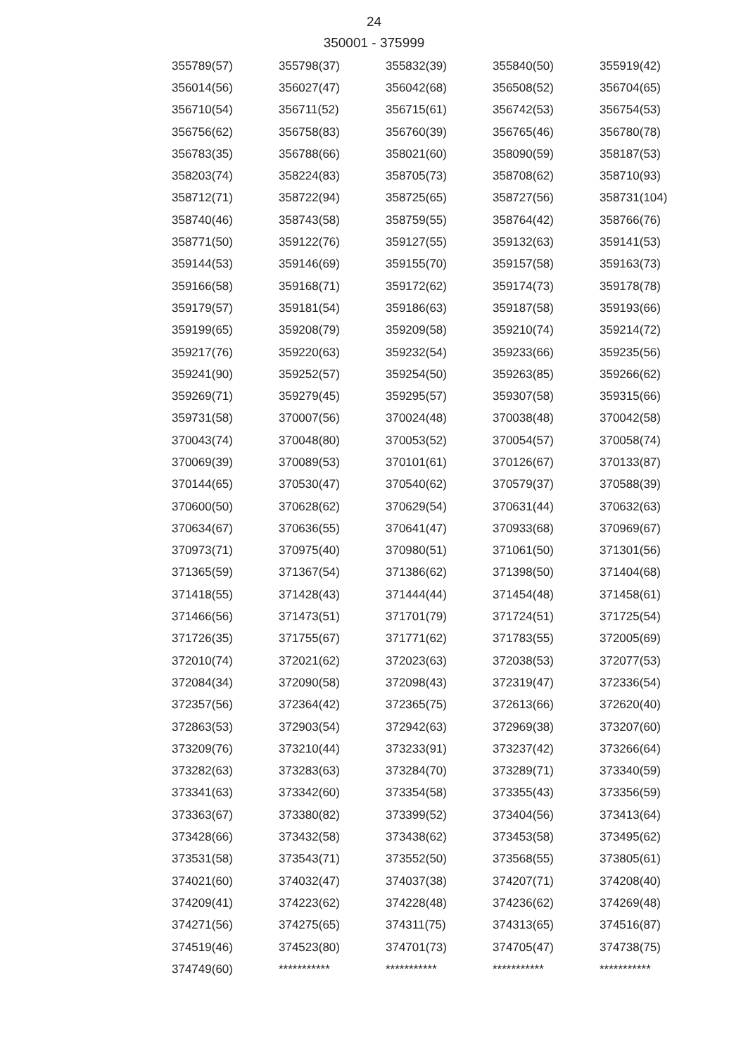24
350001 - 375999
| 355789(57) | 355798(37) | 355832(39) | 355840(50) | 355919(42) |
| 356014(56) | 356027(47) | 356042(68) | 356508(52) | 356704(65) |
| 356710(54) | 356711(52) | 356715(61) | 356742(53) | 356754(53) |
| 356756(62) | 356758(83) | 356760(39) | 356765(46) | 356780(78) |
| 356783(35) | 356788(66) | 358021(60) | 358090(59) | 358187(53) |
| 358203(74) | 358224(83) | 358705(73) | 358708(62) | 358710(93) |
| 358712(71) | 358722(94) | 358725(65) | 358727(56) | 358731(104) |
| 358740(46) | 358743(58) | 358759(55) | 358764(42) | 358766(76) |
| 358771(50) | 359122(76) | 359127(55) | 359132(63) | 359141(53) |
| 359144(53) | 359146(69) | 359155(70) | 359157(58) | 359163(73) |
| 359166(58) | 359168(71) | 359172(62) | 359174(73) | 359178(78) |
| 359179(57) | 359181(54) | 359186(63) | 359187(58) | 359193(66) |
| 359199(65) | 359208(79) | 359209(58) | 359210(74) | 359214(72) |
| 359217(76) | 359220(63) | 359232(54) | 359233(66) | 359235(56) |
| 359241(90) | 359252(57) | 359254(50) | 359263(85) | 359266(62) |
| 359269(71) | 359279(45) | 359295(57) | 359307(58) | 359315(66) |
| 359731(58) | 370007(56) | 370024(48) | 370038(48) | 370042(58) |
| 370043(74) | 370048(80) | 370053(52) | 370054(57) | 370058(74) |
| 370069(39) | 370089(53) | 370101(61) | 370126(67) | 370133(87) |
| 370144(65) | 370530(47) | 370540(62) | 370579(37) | 370588(39) |
| 370600(50) | 370628(62) | 370629(54) | 370631(44) | 370632(63) |
| 370634(67) | 370636(55) | 370641(47) | 370933(68) | 370969(67) |
| 370973(71) | 370975(40) | 370980(51) | 371061(50) | 371301(56) |
| 371365(59) | 371367(54) | 371386(62) | 371398(50) | 371404(68) |
| 371418(55) | 371428(43) | 371444(44) | 371454(48) | 371458(61) |
| 371466(56) | 371473(51) | 371701(79) | 371724(51) | 371725(54) |
| 371726(35) | 371755(67) | 371771(62) | 371783(55) | 372005(69) |
| 372010(74) | 372021(62) | 372023(63) | 372038(53) | 372077(53) |
| 372084(34) | 372090(58) | 372098(43) | 372319(47) | 372336(54) |
| 372357(56) | 372364(42) | 372365(75) | 372613(66) | 372620(40) |
| 372863(53) | 372903(54) | 372942(63) | 372969(38) | 373207(60) |
| 373209(76) | 373210(44) | 373233(91) | 373237(42) | 373266(64) |
| 373282(63) | 373283(63) | 373284(70) | 373289(71) | 373340(59) |
| 373341(63) | 373342(60) | 373354(58) | 373355(43) | 373356(59) |
| 373363(67) | 373380(82) | 373399(52) | 373404(56) | 373413(64) |
| 373428(66) | 373432(58) | 373438(62) | 373453(58) | 373495(62) |
| 373531(58) | 373543(71) | 373552(50) | 373568(55) | 373805(61) |
| 374021(60) | 374032(47) | 374037(38) | 374207(71) | 374208(40) |
| 374209(41) | 374223(62) | 374228(48) | 374236(62) | 374269(48) |
| 374271(56) | 374275(65) | 374311(75) | 374313(65) | 374516(87) |
| 374519(46) | 374523(80) | 374701(73) | 374705(47) | 374738(75) |
| 374749(60) | *********** | *********** | *********** | *********** |